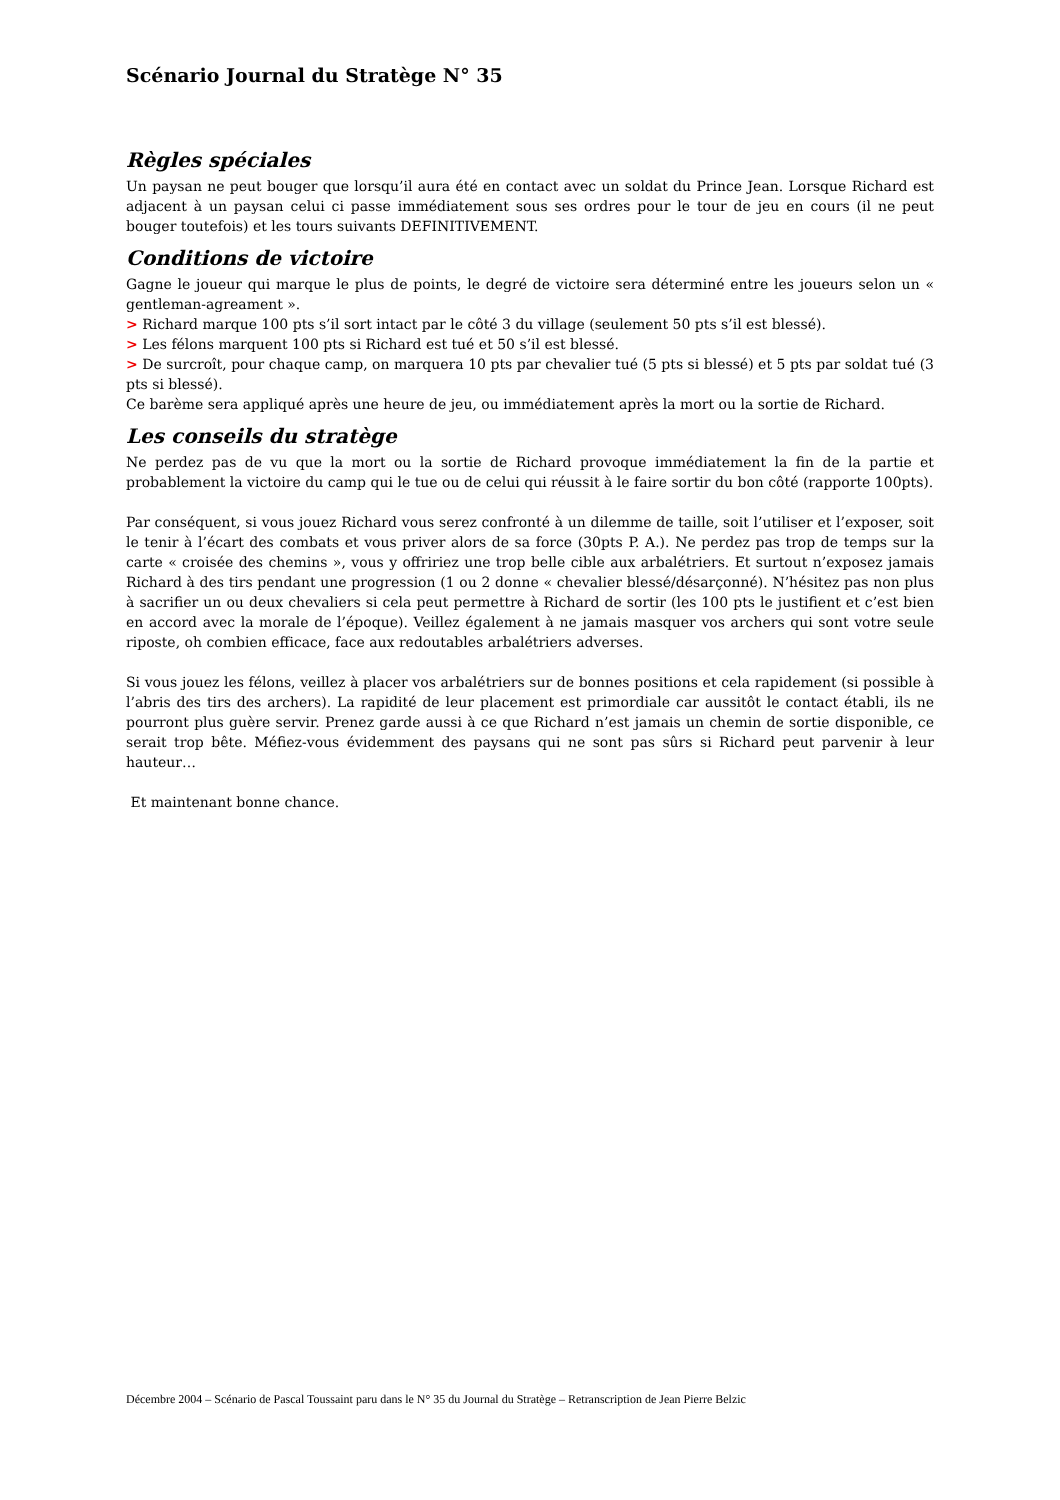Scénario Journal du Stratège N° 35
Règles spéciales
Un paysan ne peut bouger que lorsqu’il aura été en contact avec un soldat du Prince Jean. Lorsque Richard est adjacent à un paysan celui ci passe immédiatement sous ses ordres pour le tour de jeu en cours (il ne peut bouger toutefois) et les tours suivants DEFINITIVEMENT.
Conditions de victoire
Gagne le joueur qui marque le plus de points, le degré de victoire sera déterminé entre les joueurs selon un « gentleman-agreament ».
> Richard marque 100 pts s’il sort intact par le côté 3 du village (seulement 50 pts s’il est blessé).
> Les félons marquent 100 pts si Richard est tué et 50 s’il est blessé.
> De surcroît, pour chaque camp, on marquera 10 pts par chevalier tué (5 pts si blessé) et 5 pts par soldat tué (3 pts si blessé).
Ce barème sera appliqué après une heure de jeu, ou immédiatement après la mort ou la sortie de Richard.
Les conseils du stratège
Ne perdez pas de vu que la mort ou la sortie de Richard provoque immédiatement la fin de la partie et probablement la victoire du camp qui le tue ou de celui qui réussit à le faire sortir du bon côté (rapporte 100pts).
Par conséquent, si vous jouez Richard vous serez confronté à un dilemme de taille, soit l’utiliser et l’exposer, soit le tenir à l’écart des combats et vous priver alors de sa force (30pts P. A.). Ne perdez pas trop de temps sur la carte « croisée des chemins », vous y offririez une trop belle cible aux arbalétriers. Et surtout n’exposez jamais Richard à des tirs pendant une progression (1 ou 2 donne « chevalier blessé/désarçonné). N’hésitez pas non plus à sacrifier un ou deux chevaliers si cela peut permettre à Richard de sortir (les 100 pts le justifient et c’est bien en accord avec la morale de l’époque). Veillez également à ne jamais masquer vos archers qui sont votre seule riposte, oh combien efficace, face aux redoutables arbalétriers adverses.
Si vous jouez les félons, veillez à placer vos arbalétriers sur de bonnes positions et cela rapidement (si possible à l’abris des tirs des archers). La rapidité de leur placement est primordiale car aussitôt le contact établi, ils ne pourront plus guère servir. Prenez garde aussi à ce que Richard n’est jamais un chemin de sortie disponible, ce serait trop bête. Méfiez-vous évidemment des paysans qui ne sont pas sûrs si Richard peut parvenir à leur hauteur…
Et maintenant bonne chance.
Décembre 2004 – Scénario de Pascal Toussaint paru dans le N° 35 du Journal du Stratège – Retranscription de Jean Pierre Belzic